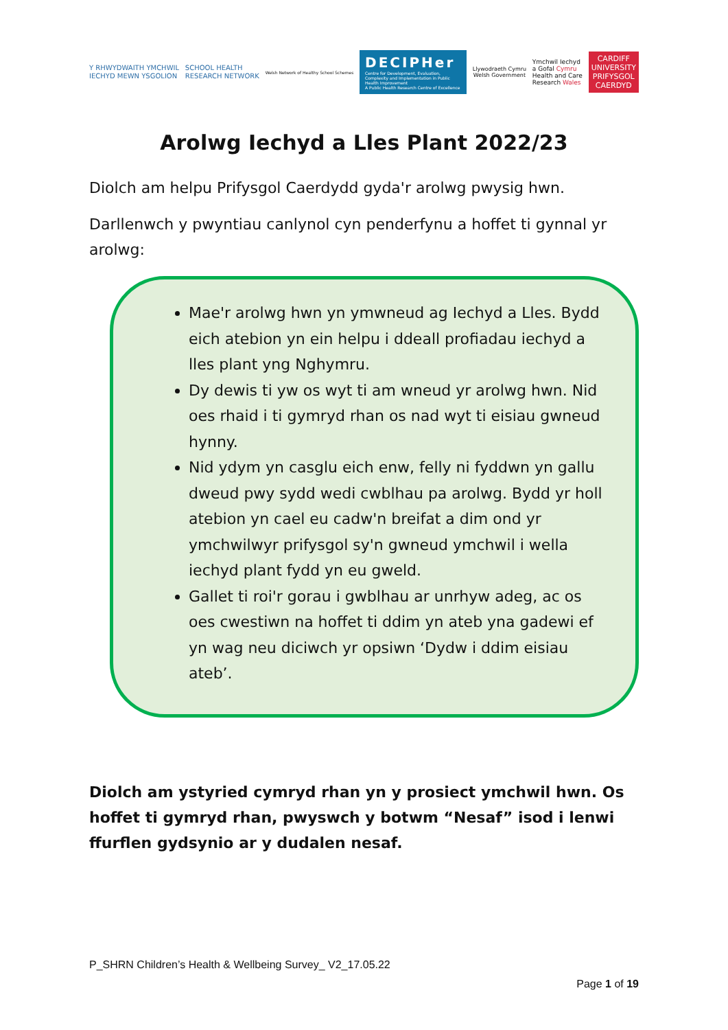Y RHWYDWAITH YMCHWIL
IECHYD MEWN YSGOLION
SCHOOL HEALTH
RESEARCH NETWORK
Welsh Network of Healthy School Schemes
DECIPHer
Centre for Development, Evaluation, Complexity and Implementation in Public Health Improvement
A Public Health Research Centre of Excellence
Llywodraeth Cymru
Welsh Government
Ymchwil Iechyd
a Gofal Cymru
Health and Care
Research Wales
CARDIFF
UNIVERSITY
PRIFYSGOL
CAERDYD
Arolwg Iechyd a Lles Plant 2022/23
Diolch am helpu Prifysgol Caerdydd gyda'r arolwg pwysig hwn.
Darllenwch y pwyntiau canlynol cyn penderfynu a hoffet ti gynnal yr arolwg:
Mae'r arolwg hwn yn ymwneud ag Iechyd a Lles. Bydd eich atebion yn ein helpu i ddeall profiadau iechyd a lles plant yng Nghymru.
Dy dewis ti yw os wyt ti am wneud yr arolwg hwn. Nid oes rhaid i ti gymryd rhan os nad wyt ti eisiau gwneud hynny.
Nid ydym yn casglu eich enw, felly ni fyddwn yn gallu dweud pwy sydd wedi cwblhau pa arolwg. Bydd yr holl atebion yn cael eu cadw'n breifat a dim ond yr ymchwilwyr prifysgol sy'n gwneud ymchwil i wella iechyd plant fydd yn eu gweld.
Gallet ti roi'r gorau i gwblhau ar unrhyw adeg, ac os oes cwestiwn na hoffet ti ddim yn ateb yna gadewi ef yn wag neu diciwch yr opsiwn ‘Dydw i ddim eisiau ateb’.
Diolch am ystyried cymryd rhan yn y prosiect ymchwil hwn. Os hoffet ti gymryd rhan, pwyswch y botwm “Nesaf” isod i lenwi ffurflen gydsynio ar y dudalen nesaf.
P_SHRN Children’s Health & Wellbeing Survey_ V2_17.05.22
Page 1 of 19